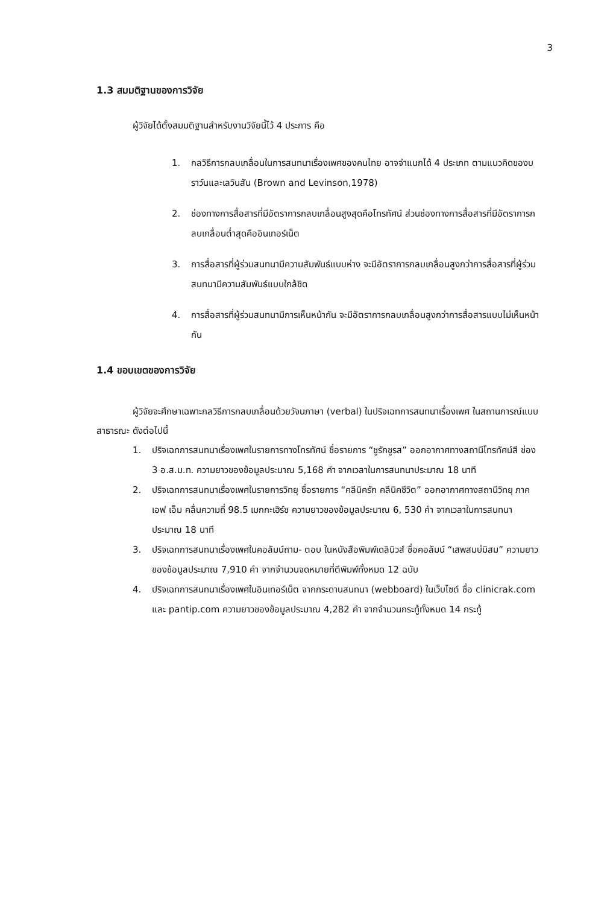3
1.3 สมมติฐานของการวิจัย
ผู้วิจัยได้ตั้งสมมติฐานสำหรับงานวิจัยนี้ไว้ 4 ประการ คือ
1. กลวิธีการกลบเกลื่อนในการสนทนาเรื่องเพศของคนไทย อาจจำแนกได้ 4 ประเภท ตามแนวคิดของบราว์นและเลวินสัน (Brown and Levinson,1978)
2. ช่องทางการสื่อสารที่มีอัตราการกลบเกลื่อนสูงสุดคือโทรทัศน์ ส่วนช่องทางการสื่อสารที่มีอัตราการกลบเกลื่อนต่ำสุดคืออินเทอร์เน็ต
3. การสื่อสารที่ผู้ร่วมสนทนามีความสัมพันธ์แบบห่าง จะมีอัตราการกลบเกลื่อนสูงกว่าการสื่อสารที่ผู้ร่วมสนทนามีความสัมพันธ์แบบใกล้ชิด
4. การสื่อสารที่ผู้ร่วมสนทนามีการเห็นหน้ากัน จะมีอัตราการกลบเกลื่อนสูงกว่าการสื่อสารแบบไม่เห็นหน้ากัน
1.4 ขอบเขตของการวิจัย
ผู้วิจัยจะศึกษาเฉพาะกลวิธีการกลบเกลื่อนด้วยวัจนภาษา (verbal) ในปริจเฉทการสนทนาเรื่องเพศ ในสถานการณ์แบบสาธารณะ ดังต่อไปนี้
1. ปริจเฉทการสนทนาเรื่องเพศในรายการทางโทรทัศน์ ชื่อรายการ “ชูรักชูรส” ออกอากาศทางสถานีโทรทัศน์สี ช่อง 3 อ.ส.ม.ท. ความยาวของข้อมูลประมาณ 5,168 คำ จากเวลาในการสนทนาประมาณ 18 นาที
2. ปริจเฉทการสนทนาเรื่องเพศในรายการวิทยุ ชื่อรายการ “คลีนิครัก คลีนิคชีวิต” ออกอากาศทางสถานีวิทยุ ภาค เอฟ เอ็ม คลื่นความถี่ 98.5 เมกกะเฮิร์ซ ความยาวของข้อมูลประมาณ 6, 530 คำ จากเวลาในการสนทนาประมาณ 18 นาที
3. ปริจเฉทการสนทนาเรื่องเพศในคอลัมน์ถาม- ตอบ ในหนังสือพิมพ์เดลินิวส์ ชื่อคอลัมน์ “เสพสมบ่มิสม” ความยาวของข้อมูลประมาณ 7,910 คำ จากจำนวนจดหมายที่ตีพิมพ์ทั้งหมด 12 ฉบับ
4. ปริจเฉทการสนทนาเรื่องเพศในอินเทอร์เน็ต จากกระดานสนทนา (webboard) ในเว็บไซต์ ชื่อ clinicrak.com และ pantip.com ความยาวของข้อมูลประมาณ 4,282 คำ จากจำนวนกระทู้ทั้งหมด 14 กระทู้